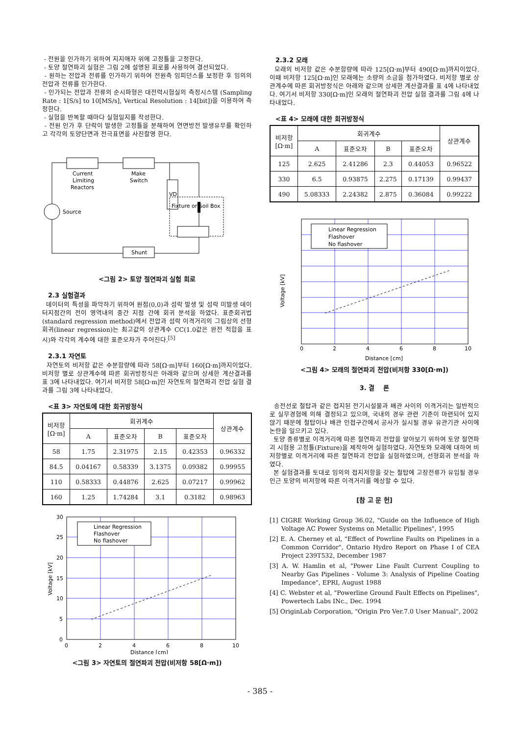- 전원을 인가하기 위하여 지지애자 위에 고정틀을 고정한다.
- 토양 절연파괴 실험은 그림 2에 설명된 회로를 사용하여 결선되었다.
- 원하는 전압과 전류를 인가하기 위하여 전원측 임피던스를 보정한 후 임의의 전압과 전류를 인가한다.
- 인가되는 전압과 전류의 순시파형은 대전력시험실의 측정시스템 (Sampling Rate : 1[S/s] to 10[MS/s], Vertical Resolution : 14[bit])을 이용하여 측정한다.
- 실험을 반복할 때마다 실험일지를 작성한다.
- 전원 인가 후 단락이 발생한 고정틀을 분해하여 연면방전 발생유무를 확인하고 각각의 토양단면과 전극표면을 사진촬영 한다.
Current
Limiting
Reactors
Make
Switch
VD
Fixture or Soil Box
Source
Shunt
<그림 2> 토양 절연파괴 실험 회로
2.3 실험결과
데이터의 특성을 파악하기 위하여 원점(0,0)과 섬락 발생 및 섬락 미발생 데이터지점간의 전이 영역내의 중간 지점 간에 회귀 분석을 하였다. 표준회귀법(standard regression method)에서 전압과 섬락 이격거리의 그림상의 선형회귀(linear regression)는 최고값의 상관계수 CC(1.0값은 완전 적합을 표시)와 각각의 계수에 대한 표준오차가 주어진다.<sup>[5]</sup>
2.3.1 자연토
자연토의 비저항 값은 수분함량에 따라 58[Ω·m]부터 160[Ω·m]까지이었다. 비저항 별로 상관계수에 따른 회귀방정식은 아래와 같으며 상세한 계산결과를 표 3에 나타내었다. 여기서 비저항 58[Ω·m]인 자연토의 절연파괴 전압 실험 결과를 그림 3에 나타내었다.
<표 3> 자연토에 대한 회귀방정식
| 비저항 [Ω·m] | 회귀계수 | | | | 상관계수 |
| --- | --- | --- | --- | --- | --- |
| | A | 표준오차 | B | 표준오차 | |
| 58 | 1.75 | 2.31975 | 2.15 | 0.42353 | 0.96332 |
| 84.5 | 0.04167 | 0.58339 | 3.1375 | 0.09382 | 0.99955 |
| 110 | 0.58333 | 0.44876 | 2.625 | 0.07217 | 0.99962 |
| 160 | 1.25 | 1.74284 | 3.1 | 0.3182 | 0.98963 |
Linear Regression
Flashover
No flashover
0
5
10
15
20
25
30
0
2
4
6
8
10
Distance [cm]
Voltage [kV]
<그림 3> 자연토의 절연파괴 전압(비저항 58[Ω·m])
2.3.2 모래
모래의 비저항 값은 수분함량에 따라 125[Ω·m]부터 490[Ω·m]까지이었다. 이때 비저항 125[Ω·m]인 모래에는 소량의 소금을 첨가하였다. 비저항 별로 상관계수에 따른 회귀방정식은 아래와 같으며 상세한 계산결과를 표 4에 나타내었다. 여기서 비저항 330[Ω·m]인 모래의 절연파괴 전압 실험 결과를 그림 4에 나타내었다.
<표 4> 모래에 대한 회귀방정식
| 비저항 [Ω·m] | 회귀계수 | | | | 상관계수 |
| --- | --- | --- | --- | --- | --- |
| | A | 표준오차 | B | 표준오차 | |
| 125 | 2.625 | 2.41286 | 2.3 | 0.44053 | 0.96522 |
| 330 | 6.5 | 0.93875 | 2.275 | 0.17139 | 0.99437 |
| 490 | 5.08333 | 2.24382 | 2.875 | 0.36084 | 0.99222 |
Linear Regression
Flashover
No flashover
0
2
4
6
8
10
Distance [cm]
Voltage [kV]
<그림 4> 모래의 절연파괴 전압(비저항 330[Ω·m])
3. 결 론
송전선로 철탑과 같은 접지된 전기시설물과 배관 사이의 이격거리는 일반적으로 실무경험에 의해 결정되고 있으며, 국내의 경우 관련 기준이 마련되어 있지 않기 때문에 철탑이나 배관 인접구간에서 공사가 실시될 경우 유관기관 사이에 논란을 일으키고 있다.
토양 종류별로 이격거리에 따른 절연파괴 전압을 알아보기 위하여 토양 절연파괴 시험용 고정틀(Fixture)을 제작하여 실험하였다. 자연토와 모래에 대하여 비저항별로 이격거리에 따른 절연파괴 전압을 실험하였으며, 선형회귀 분석을 하였다.
본 실험결과를 토대로 임의의 접지저항을 갖는 철탑에 고장전류가 유입될 경우 인근 토양의 비저항에 따른 이격거리를 예상할 수 있다.
[참 고 문 헌]
[1] CIGRE Working Group 36.02, "Guide on the Influence of High Voltage AC Power Systems on Metallic Pipelines", 1995
[2] E. A. Cherney et al, "Effect of Powrline Faults on Pipelines in a Common Corridor", Ontario Hydro Report on Phase I of CEA Project 239T532, December 1987
[3] A. W. Hamlin et al, "Power Line Fault Current Coupling to Nearby Gas Pipelines - Volume 3: Analysis of Pipeline Coating Impedance", EPRI, August 1988
[4] C. Webster et al, "Powerline Ground Fault Effects on Pipelines", Powertech Labs INc., Dec. 1994
[5] OriginLab Corporation, "Origin Pro Ver.7.0 User Manual", 2002
- 385 -